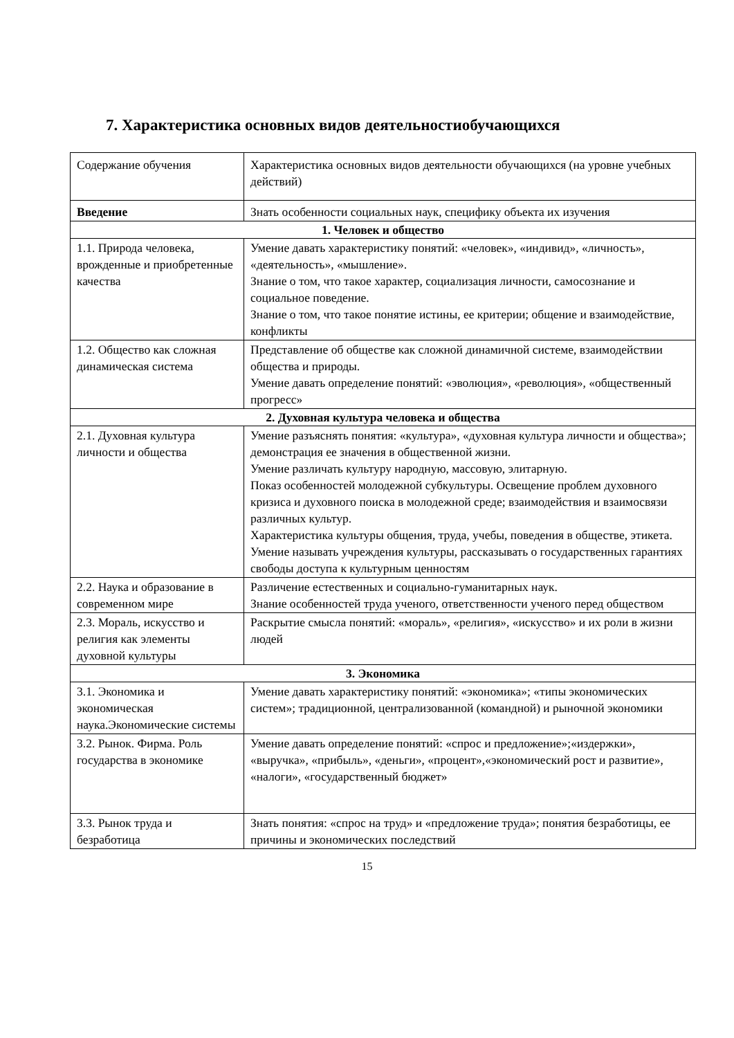7. Характеристика основных видов деятельностиобучающихся
| Содержание обучения | Характеристика основных видов деятельности обучающихся (на уровне учебных действий) |
| Введение | Знать особенности социальных наук, специфику объекта их изучения |
| 1. Человек и общество | |
| 1.1. Природа человека, врожденные и приобретенные качества | Умение давать характеристику понятий: «человек», «индивид», «личность», «деятельность», «мышление». Знание о том, что такое характер, социализация личности, самосознание и социальное поведение. Знание о том, что такое понятие истины, ее критерии; общение и взаимодействие, конфликты |
| 1.2. Общество как сложная динамическая система | Представление об обществе как сложной динамичной системе, взаимодействии общества и природы. Умение давать определение понятий: «эволюция», «революция», «общественный прогресс» |
| 2. Духовная культура человека и общества | |
| 2.1. Духовная культура личности и общества | Умение разъяснять понятия: «культура», «духовная культура личности и общества»; демонстрация ее значения в общественной жизни. Умение различать культуру народную, массовую, элитарную. Показ особенностей молодежной субкультуры. Освещение проблем духовного кризиса и духовного поиска в молодежной среде; взаимодействия и взаимосвязи различных культур. Характеристика культуры общения, труда, учебы, поведения в обществе, этикета. Умение называть учреждения культуры, рассказывать о государственных гарантиях свободы доступа к культурным ценностям |
| 2.2. Наука и образование в современном мире | Различение естественных и социально-гуманитарных наук. Знание особенностей труда ученого, ответственности ученого перед обществом |
| 2.3. Мораль, искусство и религия как элементы духовной культуры | Раскрытие смысла понятий: «мораль», «религия», «искусство» и их роли в жизни людей |
| 3. Экономика | |
| 3.1. Экономика и экономическая наука.Экономические системы | Умение давать характеристику понятий: «экономика»; «типы экономических систем»; традиционной, централизованной (командной) и рыночной экономики |
| 3.2. Рынок. Фирма. Роль государства в экономике | Умение давать определение понятий: «спрос и предложение»;«издержки», «выручка», «прибыль», «деньги», «процент»,«экономический рост и развитие», «налоги», «государственный бюджет» |
| 3.3. Рынок труда и безработица | Знать понятия: «спрос на труд» и «предложение труда»; понятия безработицы, ее причины и экономических последствий |
15